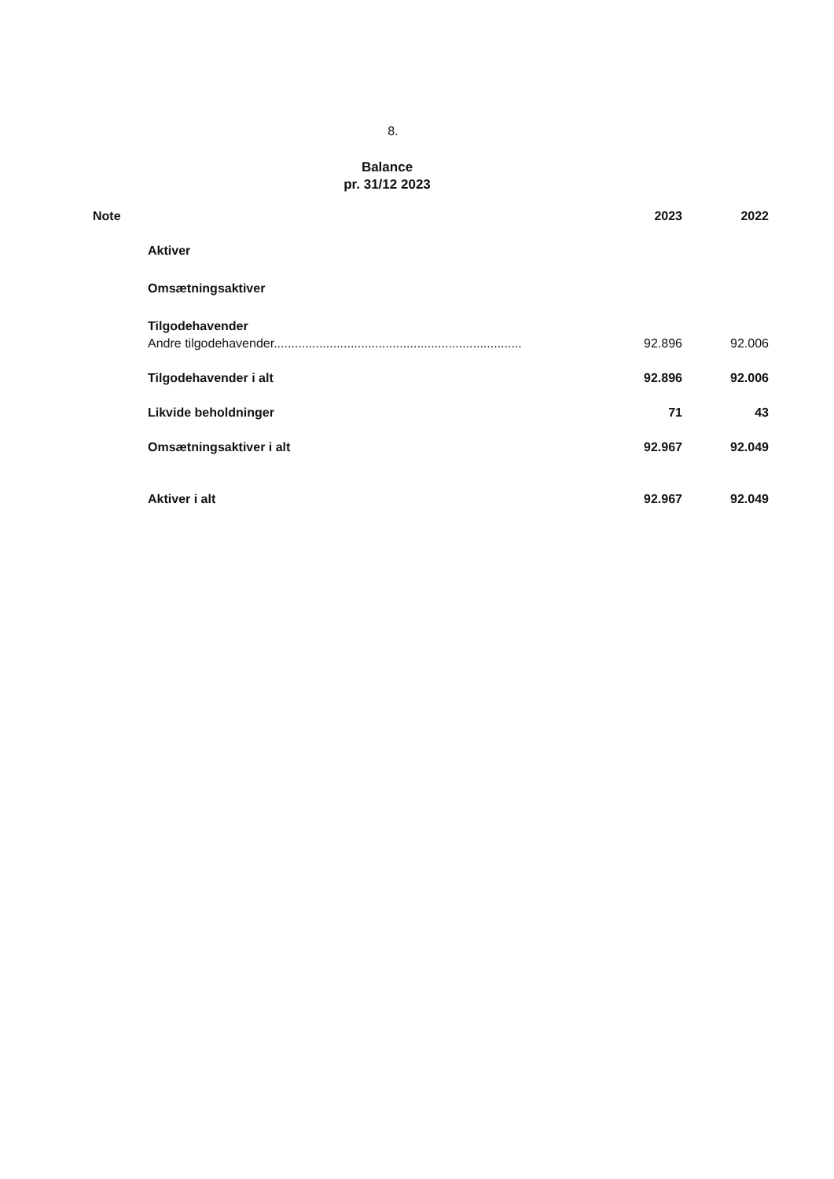8.
Balance
pr. 31/12 2023
| Note | | 2023 | 2022 |
| --- | --- | --- | --- |
| | Aktiver | | |
| | Omsætningsaktiver | | |
| | Tilgodehavender | | |
| | Andre tilgodehavender....................................................................... | 92.896 | 92.006 |
| | Tilgodehavender i alt | 92.896 | 92.006 |
| | Likvide beholdninger | 71 | 43 |
| | Omsætningsaktiver i alt | 92.967 | 92.049 |
| | Aktiver i alt | 92.967 | 92.049 |